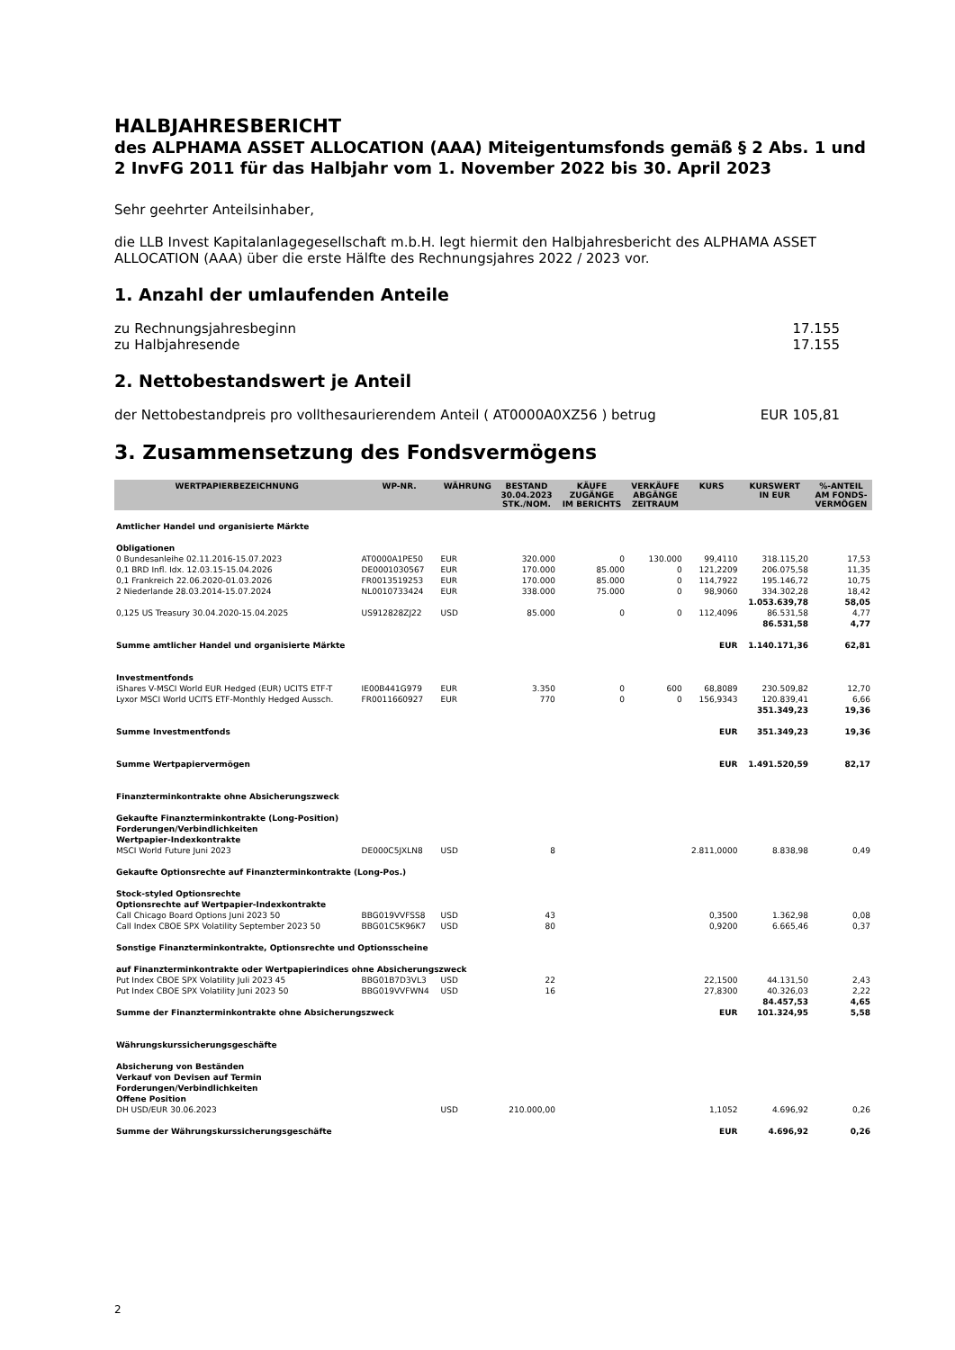HALBJAHRESBERICHT
des ALPHAMA ASSET ALLOCATION (AAA) Miteigentumsfonds gemäß § 2 Abs. 1 und 2 InvFG 2011 für das Halbjahr vom 1. November 2022 bis 30. April 2023
Sehr geehrter Anteilsinhaber,
die LLB Invest Kapitalanlagegesellschaft m.b.H. legt hiermit den Halbjahresbericht des ALPHAMA ASSET ALLOCATION (AAA) über die erste Hälfte des Rechnungsjahres 2022 / 2023 vor.
1. Anzahl der umlaufenden Anteile
zu Rechnungsjahresbeginn 17.155
zu Halbjahresende 17.155
2. Nettobestandswert je Anteil
der Nettobestandpreis pro vollthesaurierendem Anteil ( AT0000A0XZ56 ) betrug EUR 105,81
3. Zusammensetzung des Fondsvermögens
| WERTPAPIERBEZEICHNUNG | WP-NR. | WÄHRUNG | BESTAND 30.04.2023 STK./NOM. | KÄUFE ZUGÄNGE IM BERICHTS | VERKÄUFE ABGÄNGE ZEITRAUM | KURS | KURSWERT IN EUR | %-ANTEIL AM FONDS- VERMÖGEN |
| --- | --- | --- | --- | --- | --- | --- | --- | --- |
| Amtlicher Handel und organisierte Märkte | | | | | | | | |
| Obligationen | | | | | | | | |
| 0 Bundesanleihe 02.11.2016-15.07.2023 | AT0000A1PE50 | EUR | 320.000 | 0 | 130.000 | 99,4110 | 318.115,20 | 17,53 |
| 0,1 BRD Infl. Idx. 12.03.15-15.04.2026 | DE0001030567 | EUR | 170.000 | 85.000 | 0 | 121,2209 | 206.075,58 | 11,35 |
| 0,1 Frankreich 22.06.2020-01.03.2026 | FR0013519253 | EUR | 170.000 | 85.000 | 0 | 114,7922 | 195.146,72 | 10,75 |
| 2 Niederlande 28.03.2014-15.07.2024 | NL0010733424 | EUR | 338.000 | 75.000 | 0 | 98,9060 | 334.302,28 | 18,42 |
| | | | | | | | 1.053.639,78 | 58,05 |
| 0,125 US Treasury 30.04.2020-15.04.2025 | US912828ZJ22 | USD | 85.000 | 0 | 0 | 112,4096 | 86.531,58 | 4,77 |
| | | | | | | | 86.531,58 | 4,77 |
| Summe amtlicher Handel und organisierte Märkte | | | | | | EUR | 1.140.171,36 | 62,81 |
| Investmentfonds | | | | | | | | |
| iShares V-MSCI World EUR Hedged (EUR) UCITS ETF-T | IE00B441G979 | EUR | 3.350 | 0 | 600 | 68,8089 | 230.509,82 | 12,70 |
| Lyxor MSCI World UCITS ETF-Monthly Hedged Aussch. | FR0011660927 | EUR | 770 | 0 | 0 | 156,9343 | 120.839,41 | 6,66 |
| | | | | | | | 351.349,23 | 19,36 |
| Summe Investmentfonds | | | | | | EUR | 351.349,23 | 19,36 |
| Summe Wertpapiervermögen | | | | | | EUR | 1.491.520,59 | 82,17 |
| Finanzterminkontrakte ohne Absicherungszweck | | | | | | | | |
| Gekaufte Finanzterminkontrakte (Long-Position) Forderungen/Verbindlichkeiten Wertpapier-Indexkontrakte | | | | | | | | |
| MSCI World Future Juni 2023 | DE000C5JXLN8 | USD | 8 | | | 2.811,0000 | 8.838,98 | 0,49 |
| Gekaufte Optionsrechte auf Finanzterminkontrakte (Long-Pos.) | | | | | | | | |
| Stock-styled Optionsrechte Optionsrechte auf Wertpapier-Indexkontrakte | | | | | | | | |
| Call Chicago Board Options Juni 2023 50 | BBG019VVFSS8 | USD | 43 | | | 0,3500 | 1.362,98 | 0,08 |
| Call Index CBOE SPX Volatility September 2023 50 | BBG01C5K96K7 | USD | 80 | | | 0,9200 | 6.665,46 | 0,37 |
| Sonstige Finanzterminkontrakte, Optionsrechte und Optionsscheine | | | | | | | | |
| auf Finanzterminkontrakte oder Wertpapierindices ohne Absicherungszweck | | | | | | | | |
| Put Index CBOE SPX Volatility Juli 2023 45 | BBG01B7D3VL3 | USD | 22 | | | 22,1500 | 44.131,50 | 2,43 |
| Put Index CBOE SPX Volatility Juni 2023 50 | BBG019VVFWN4 | USD | 16 | | | 27,8300 | 40.326,03 | 2,22 |
| | | | | | | | 84.457,53 | 4,65 |
| Summe der Finanzterminkontrakte ohne Absicherungszweck | | | | | | EUR | 101.324,95 | 5,58 |
| Währungskurssicherungsgeschäfte | | | | | | | | |
| Absicherung von Beständen Verkauf von Devisen auf Termin Forderungen/Verbindlichkeiten Offene Position | | | | | | | | |
| DH USD/EUR 30.06.2023 | | USD | 210.000,00 | | | 1,1052 | 4.696,92 | 0,26 |
| Summe der Währungskurssicherungsgeschäfte | | | | | | EUR | 4.696,92 | 0,26 |
2